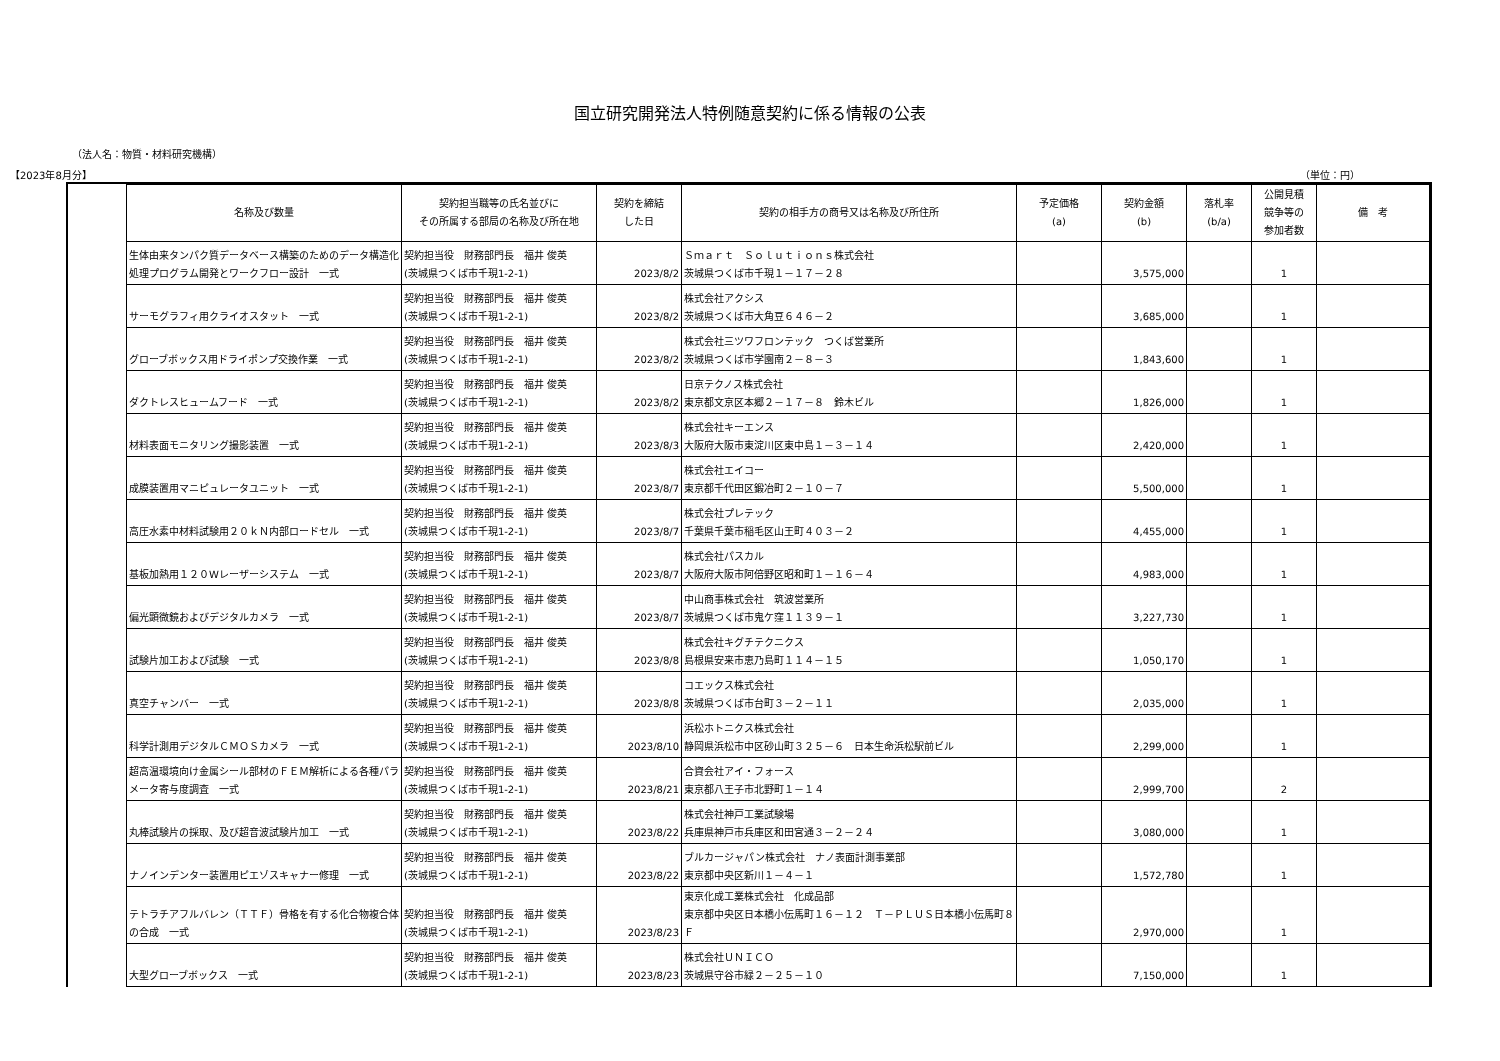国立研究開発法人特例随意契約に係る情報の公表
（法人名：物質・材料研究機構）
【2023年8月分】 （単位：円）
| 名称及び数量 | 契約担当職等の氏名並びに その所属する部局の名称及び所在地 | 契約を締結 した日 | 契約の相手方の商号又は名称及び所住所 | 予定価格 (a) | 契約金額 (b) | 落札率 (b/a) | 公開見積 競争等の 参加者数 | 備 考 |
| --- | --- | --- | --- | --- | --- | --- | --- | --- |
| 生体由来タンパク質データベース構築のためのデータ構造化処理プログラム開発とワークフロー設計 一式 | 契約担当役 財務部門長 福井 俊英 (茨城県つくば市千現1-2-1) | 2023/8/2 | Ｓｍａｒｔ Ｓｏｌｕｔｉｏｎｓ株式会社 茨城県つくば市千現１－１７－２８ | | 3,575,000 | | 1 | |
| サーモグラフィ用クライオスタット 一式 | 契約担当役 財務部門長 福井 俊英 (茨城県つくば市千現1-2-1) | 2023/8/2 | 株式会社アクシス 茨城県つくば市大角豆６４６－２ | | 3,685,000 | | 1 | |
| グローブボックス用ドライポンプ交換作業 一式 | 契約担当役 財務部門長 福井 俊英 (茨城県つくば市千現1-2-1) | 2023/8/2 | 株式会社三ツワフロンテック つくば営業所 茨城県つくば市学園南２－８－３ | | 1,843,600 | | 1 | |
| ダクトレスヒュームフード 一式 | 契約担当役 財務部門長 福井 俊英 (茨城県つくば市千現1-2-1) | 2023/8/2 | 日京テクノス株式会社 東京都文京区本郷２－１７－８ 鈴木ビル | | 1,826,000 | | 1 | |
| 材料表面モニタリング撮影装置 一式 | 契約担当役 財務部門長 福井 俊英 (茨城県つくば市千現1-2-1) | 2023/8/3 | 株式会社キーエンス 大阪府大阪市東淀川区東中島１－３－１４ | | 2,420,000 | | 1 | |
| 成膜装置用マニピュレータユニット 一式 | 契約担当役 財務部門長 福井 俊英 (茨城県つくば市千現1-2-1) | 2023/8/7 | 株式会社エイコー 東京都千代田区鍛冶町２－１０－７ | | 5,500,000 | | 1 | |
| 高圧水素中材料試験用２０ｋＮ内部ロードセル 一式 | 契約担当役 財務部門長 福井 俊英 (茨城県つくば市千現1-2-1) | 2023/8/7 | 株式会社プレテック 千葉県千葉市稲毛区山王町４０３－２ | | 4,455,000 | | 1 | |
| 基板加熱用１２０Wレーザーシステム 一式 | 契約担当役 財務部門長 福井 俊英 (茨城県つくば市千現1-2-1) | 2023/8/7 | 株式会社パスカル 大阪府大阪市阿倍野区昭和町１－１６－４ | | 4,983,000 | | 1 | |
| 偏光顕微鏡およびデジタルカメラ 一式 | 契約担当役 財務部門長 福井 俊英 (茨城県つくば市千現1-2-1) | 2023/8/7 | 中山商事株式会社 筑波営業所 茨城県つくば市鬼ケ窪１１３９－１ | | 3,227,730 | | 1 | |
| 試験片加工および試験 一式 | 契約担当役 財務部門長 福井 俊英 (茨城県つくば市千現1-2-1) | 2023/8/8 | 株式会社キグチテクニクス 島根県安来市恵乃島町１１４－１５ | | 1,050,170 | | 1 | |
| 真空チャンバー 一式 | 契約担当役 財務部門長 福井 俊英 (茨城県つくば市千現1-2-1) | 2023/8/8 | コエックス株式会社 茨城県つくば市台町３－２－１１ | | 2,035,000 | | 1 | |
| 科学計測用デジタルＣＭＯＳカメラ 一式 | 契約担当役 財務部門長 福井 俊英 (茨城県つくば市千現1-2-1) | 2023/8/10 | 浜松ホトニクス株式会社 静岡県浜松市中区砂山町３２５－６ 日本生命浜松駅前ビル | | 2,299,000 | | 1 | |
| 超高温環境向け金属シール部材のＦＥＭ解析による各種パラメータ寄与度調査 一式 | 契約担当役 財務部門長 福井 俊英 (茨城県つくば市千現1-2-1) | 2023/8/21 | 合資会社アイ・フォース 東京都八王子市北野町１－１４ | | 2,999,700 | | 2 | |
| 丸棒試験片の採取、及び超音波試験片加工 一式 | 契約担当役 財務部門長 福井 俊英 (茨城県つくば市千現1-2-1) | 2023/8/22 | 株式会社神戸工業試験場 兵庫県神戸市兵庫区和田宮通３－２－２４ | | 3,080,000 | | 1 | |
| ナノインデンター装置用ピエゾスキャナー修理 一式 | 契約担当役 財務部門長 福井 俊英 (茨城県つくば市千現1-2-1) | 2023/8/22 | ブルカージャパン株式会社 ナノ表面計測事業部 東京都中央区新川１－４－１ | | 1,572,780 | | 1 | |
| テトラチアフルバレン（ＴＴＦ）骨格を有する化合物複合体の合成 一式 | 契約担当役 財務部門長 福井 俊英 (茨城県つくば市千現1-2-1) | 2023/8/23 | 東京化成工業株式会社 化成品部 東京都中央区日本橋小伝馬町１６－１２ Ｔ－ＰＬＵＳ日本橋小伝馬町８Ｆ | | 2,970,000 | | 1 | |
| 大型グローブボックス 一式 | 契約担当役 財務部門長 福井 俊英 (茨城県つくば市千現1-2-1) | 2023/8/23 | 株式会社ＵＮＩＣＯ 茨城県守谷市緑２－２５－１０ | | 7,150,000 | | 1 | |